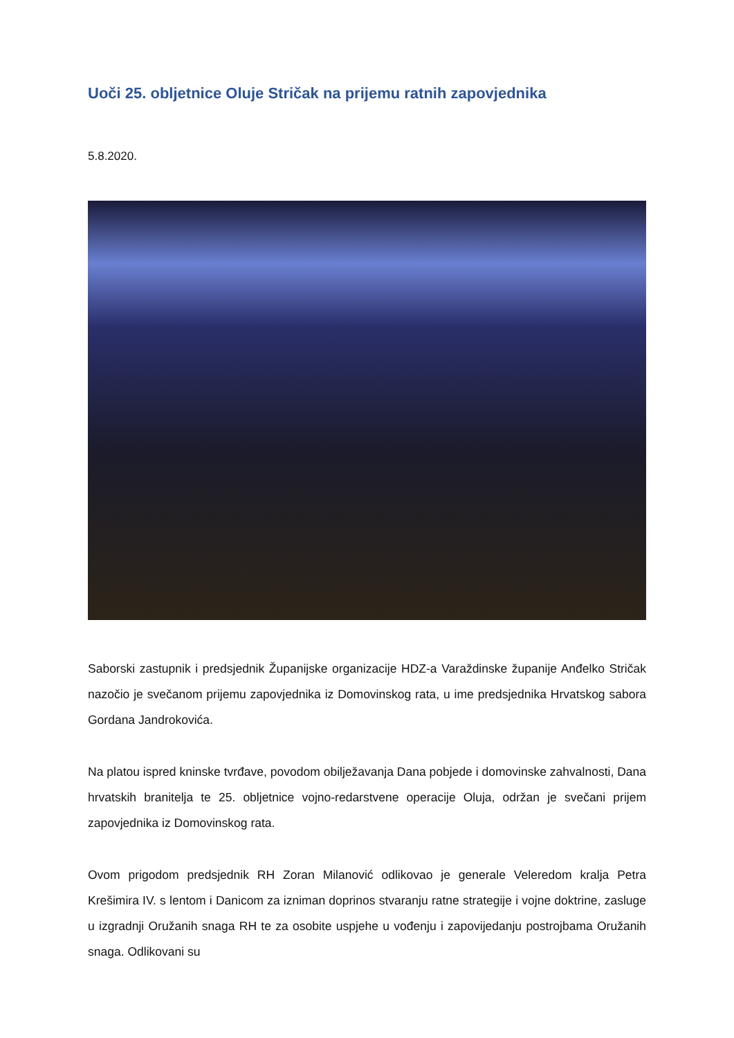Uoči 25. obljetnice Oluje Stričak na prijemu ratnih zapovjednika
5.8.2020.
Saborski zastupnik i predsjednik Županijske organizacije HDZ-a Varaždinske županije Anđelko Stričak nazočio je svečanom prijemu zapovjednika iz Domovinskog rata, u ime predsjednika Hrvatskog sabora Gordana Jandrokovića.
Na platou ispred kninske tvrđave, povodom obilježavanja Dana pobjede i domovinske zahvalnosti, Dana hrvatskih branitelja te 25. obljetnice vojno-redarstvene operacije Oluja, održan je svečani prijem zapovjednika iz Domovinskog rata.
Ovom prigodom predsjednik RH Zoran Milanović odlikovao je generale Veleredom kralja Petra Krešimira IV. s lentom i Danicom za izniman doprinos stvaranju ratne strategije i vojne doktrine, zasluge u izgradnji Oružanih snaga RH te za osobite uspjehe u vođenju i zapovijedanju postrojbama Oružanih snaga. Odlikovani su